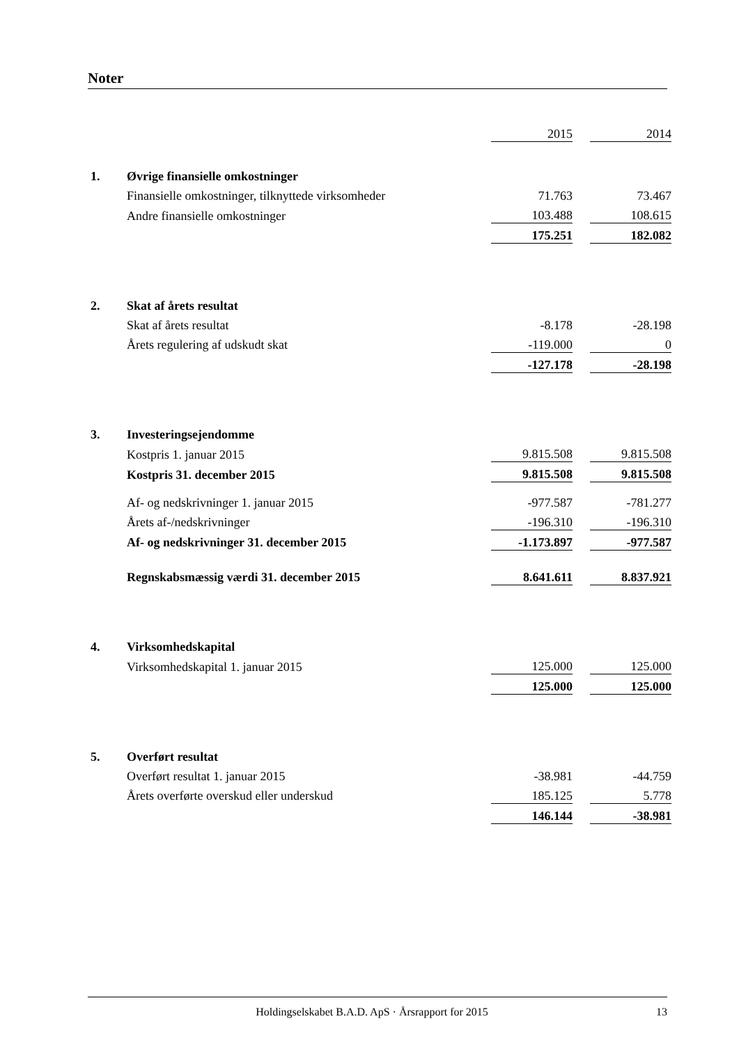Noter
| | | 2015 | | 2014 |
| 1. | Øvrige finansielle omkostninger | | | |
| | Finansielle omkostninger, tilknyttede virksomheder | 71.763 | | 73.467 |
| | Andre finansielle omkostninger | 103.488 | | 108.615 |
| | | 175.251 | | 182.082 |
| 2. | Skat af årets resultat | | | |
| | Skat af årets resultat | -8.178 | | -28.198 |
| | Årets regulering af udskudt skat | -119.000 | | 0 |
| | | -127.178 | | -28.198 |
| 3. | Investeringsejendomme | | | |
| | Kostpris 1. januar 2015 | 9.815.508 | | 9.815.508 |
| | Kostpris 31. december 2015 | 9.815.508 | | 9.815.508 |
| | Af- og nedskrivninger 1. januar 2015 | -977.587 | | -781.277 |
| | Årets af-/nedskrivninger | -196.310 | | -196.310 |
| | Af- og nedskrivninger 31. december 2015 | -1.173.897 | | -977.587 |
| | Regnskabsmæssig værdi 31. december 2015 | 8.641.611 | | 8.837.921 |
| 4. | Virksomhedskapital | | | |
| | Virksomhedskapital 1. januar 2015 | 125.000 | | 125.000 |
| | | 125.000 | | 125.000 |
| 5. | Overført resultat | | | |
| | Overført resultat 1. januar 2015 | -38.981 | | -44.759 |
| | Årets overførte overskud eller underskud | 185.125 | | 5.778 |
| | | 146.144 | | -38.981 |
Holdingselskabet B.A.D. ApS · Årsrapport for 2015 13